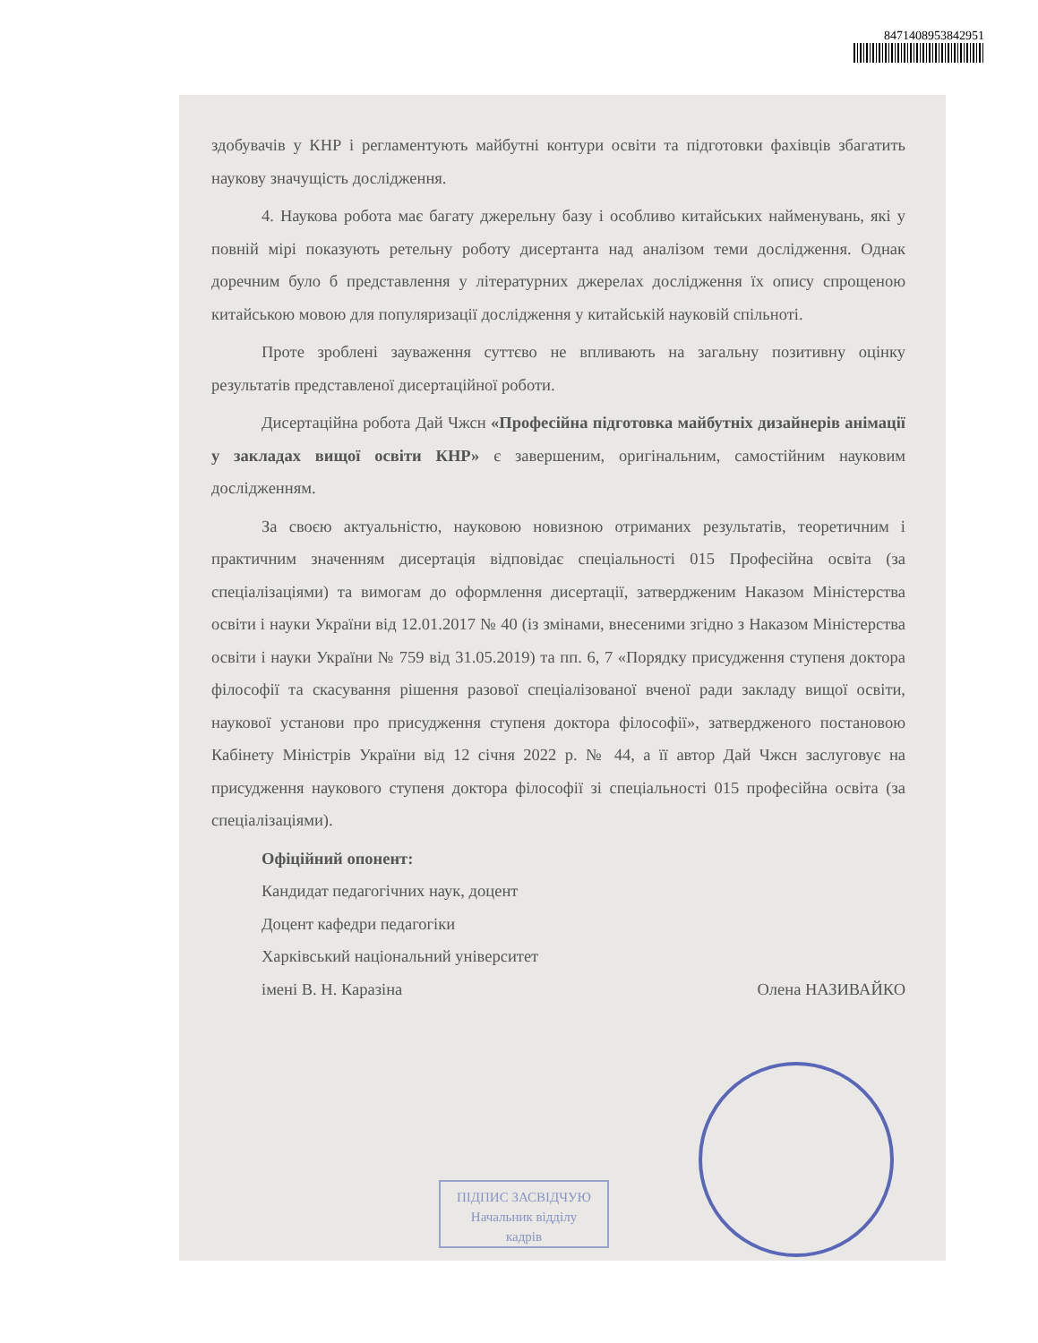8471408953842951
здобувачів у КНР і регламентують майбутні контури освіти та підготовки фахівців збагатить наукову значущість дослідження.
4. Наукова робота має багату джерельну базу і особливо китайських найменувань, які у повній мірі показують ретельну роботу дисертанта над аналізом теми дослідження. Однак доречним було б представлення у літературних джерелах дослідження їх опису спрощеною китайською мовою для популяризації дослідження у китайській науковій спільноті.
Проте зроблені зауваження суттєво не впливають на загальну позитивну оцінку результатів представленої дисертаційної роботи.
Дисертаційна робота Дай Чжсн «Професійна підготовка майбутніх дизайнерів анімації у закладах вищої освіти КНР» є завершеним, оригінальним, самостійним науковим дослідженням.
За своєю актуальністю, науковою новизною отриманих результатів, теоретичним і практичним значенням дисертація відповідає спеціальності 015 Професійна освіта (за спеціалізаціями) та вимогам до оформлення дисертації, затвердженим Наказом Міністерства освіти і науки України від 12.01.2017 № 40 (із змінами, внесеними згідно з Наказом Міністерства освіти і науки України № 759 від 31.05.2019) та пп. 6, 7 «Порядку присудження ступеня доктора філософії та скасування рішення разової спеціалізованої вченої ради закладу вищої освіти, наукової установи про присудження ступеня доктора філософії», затвердженого постановою Кабінету Міністрів України від 12 січня 2022 р. № 44, а її автор Дай Чжсн заслуговує на присудження наукового ступеня доктора філософії зі спеціальності 015 професійна освіта (за спеціалізаціями).
Офіційний опонент:
Кандидат педагогічних наук, доцент
Доцент кафедри педагогіки
Харківський національний університет
імені В. Н. Каразіна Олена НАЗИВАЙКО
ПІДПИС ЗАСВІДЧУЮ
Начальник відділу
кадрів